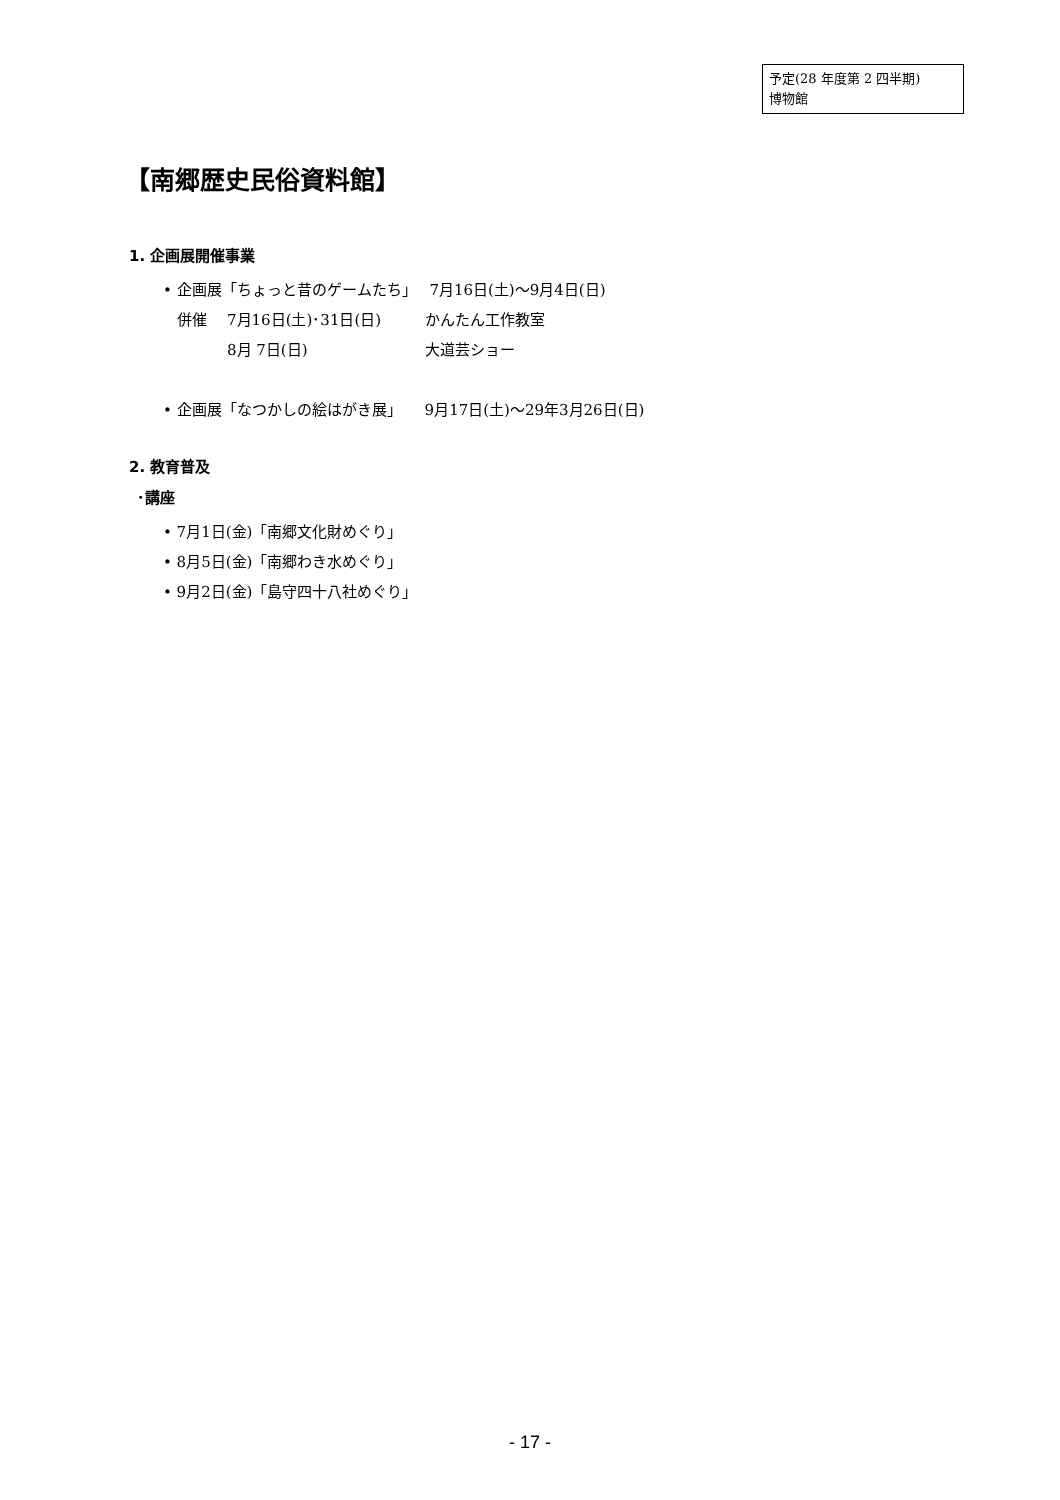予定(28 年度第 2 四半期)
博物館
【南郷歴史民俗資料館】
1. 企画展開催事業
• 企画展「ちょっと昔のゲームたち」　 7月16日(土)～9月4日(日)
併催 7月16日(土)･31日(日) かんたん工作教室
8月 7日(日) 大道芸ショー
• 企画展「なつかしの絵はがき展」　　9月17日(土)～29年3月26日(日)
2. 教育普及
･講座
• 7月1日(金)「南郷文化財めぐり」
• 8月5日(金)「南郷わき水めぐり」
• 9月2日(金)「島守四十八社めぐり」
- 17 -